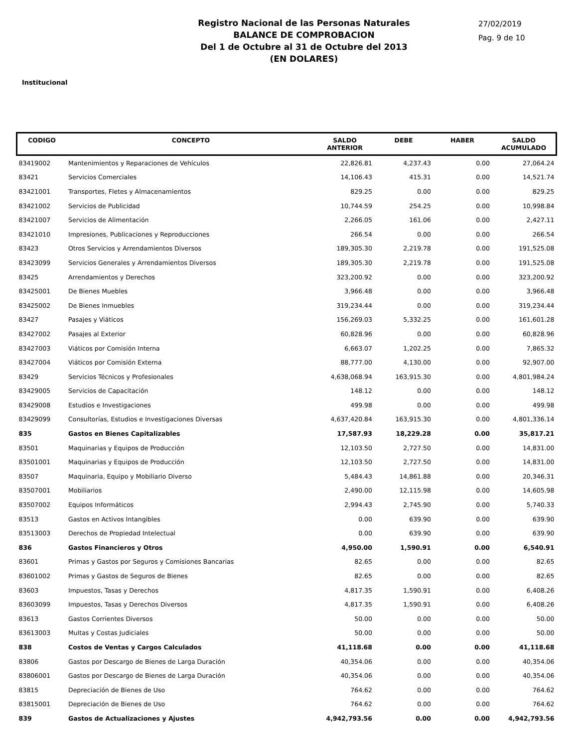Registro Nacional de las Personas Naturales
BALANCE DE COMPROBACION
Del 1 de Octubre al 31 de Octubre del 2013
(EN DOLARES)
27/02/2019
Pag. 9 de 10
Institucional
| CODIGO | CONCEPTO | SALDO ANTERIOR | DEBE | HABER | SALDO ACUMULADO |
| --- | --- | --- | --- | --- | --- |
| 83419002 | Mantenimientos y Reparaciones de Vehículos | 22,826.81 | 4,237.43 | 0.00 | 27,064.24 |
| 83421 | Servicios Comerciales | 14,106.43 | 415.31 | 0.00 | 14,521.74 |
| 83421001 | Transportes, Fletes y Almacenamientos | 829.25 | 0.00 | 0.00 | 829.25 |
| 83421002 | Servicios de Publicidad | 10,744.59 | 254.25 | 0.00 | 10,998.84 |
| 83421007 | Servicios de Alimentación | 2,266.05 | 161.06 | 0.00 | 2,427.11 |
| 83421010 | Impresiones, Publicaciones y Reproducciones | 266.54 | 0.00 | 0.00 | 266.54 |
| 83423 | Otros Servicios y Arrendamientos Diversos | 189,305.30 | 2,219.78 | 0.00 | 191,525.08 |
| 83423099 | Servicios Generales y Arrendamientos Diversos | 189,305.30 | 2,219.78 | 0.00 | 191,525.08 |
| 83425 | Arrendamientos y Derechos | 323,200.92 | 0.00 | 0.00 | 323,200.92 |
| 83425001 | De Bienes Muebles | 3,966.48 | 0.00 | 0.00 | 3,966.48 |
| 83425002 | De Bienes Inmuebles | 319,234.44 | 0.00 | 0.00 | 319,234.44 |
| 83427 | Pasajes y Viáticos | 156,269.03 | 5,332.25 | 0.00 | 161,601.28 |
| 83427002 | Pasajes al Exterior | 60,828.96 | 0.00 | 0.00 | 60,828.96 |
| 83427003 | Viáticos por Comisión Interna | 6,663.07 | 1,202.25 | 0.00 | 7,865.32 |
| 83427004 | Viáticos por Comisión Externa | 88,777.00 | 4,130.00 | 0.00 | 92,907.00 |
| 83429 | Servicios Técnicos y Profesionales | 4,638,068.94 | 163,915.30 | 0.00 | 4,801,984.24 |
| 83429005 | Servicios de Capacitación | 148.12 | 0.00 | 0.00 | 148.12 |
| 83429008 | Estudios e Investigaciones | 499.98 | 0.00 | 0.00 | 499.98 |
| 83429099 | Consultorías, Estudios e Investigaciones Diversas | 4,637,420.84 | 163,915.30 | 0.00 | 4,801,336.14 |
| 835 | Gastos en Bienes Capitalizables | 17,587.93 | 18,229.28 | 0.00 | 35,817.21 |
| 83501 | Maquinarias y Equipos de Producción | 12,103.50 | 2,727.50 | 0.00 | 14,831.00 |
| 83501001 | Maquinarias y Equipos de Producción | 12,103.50 | 2,727.50 | 0.00 | 14,831.00 |
| 83507 | Maquinaria, Equipo y Mobiliario Diverso | 5,484.43 | 14,861.88 | 0.00 | 20,346.31 |
| 83507001 | Mobiliarios | 2,490.00 | 12,115.98 | 0.00 | 14,605.98 |
| 83507002 | Equipos Informáticos | 2,994.43 | 2,745.90 | 0.00 | 5,740.33 |
| 83513 | Gastos en Activos Intangibles | 0.00 | 639.90 | 0.00 | 639.90 |
| 83513003 | Derechos de Propiedad Intelectual | 0.00 | 639.90 | 0.00 | 639.90 |
| 836 | Gastos Financieros y Otros | 4,950.00 | 1,590.91 | 0.00 | 6,540.91 |
| 83601 | Primas y Gastos por Seguros y Comisiones Bancarias | 82.65 | 0.00 | 0.00 | 82.65 |
| 83601002 | Primas y Gastos de Seguros de Bienes | 82.65 | 0.00 | 0.00 | 82.65 |
| 83603 | Impuestos, Tasas y Derechos | 4,817.35 | 1,590.91 | 0.00 | 6,408.26 |
| 83603099 | Impuestos, Tasas y Derechos Diversos | 4,817.35 | 1,590.91 | 0.00 | 6,408.26 |
| 83613 | Gastos Corrientes Diversos | 50.00 | 0.00 | 0.00 | 50.00 |
| 83613003 | Multas y Costas Judiciales | 50.00 | 0.00 | 0.00 | 50.00 |
| 838 | Costos de Ventas y Cargos Calculados | 41,118.68 | 0.00 | 0.00 | 41,118.68 |
| 83806 | Gastos por Descargo de Bienes de Larga Duración | 40,354.06 | 0.00 | 0.00 | 40,354.06 |
| 83806001 | Gastos por Descargo de Bienes de Larga Duración | 40,354.06 | 0.00 | 0.00 | 40,354.06 |
| 83815 | Depreciación de Bienes de Uso | 764.62 | 0.00 | 0.00 | 764.62 |
| 83815001 | Depreciación de Bienes de Uso | 764.62 | 0.00 | 0.00 | 764.62 |
| 839 | Gastos de Actualizaciones y Ajustes | 4,942,793.56 | 0.00 | 0.00 | 4,942,793.56 |